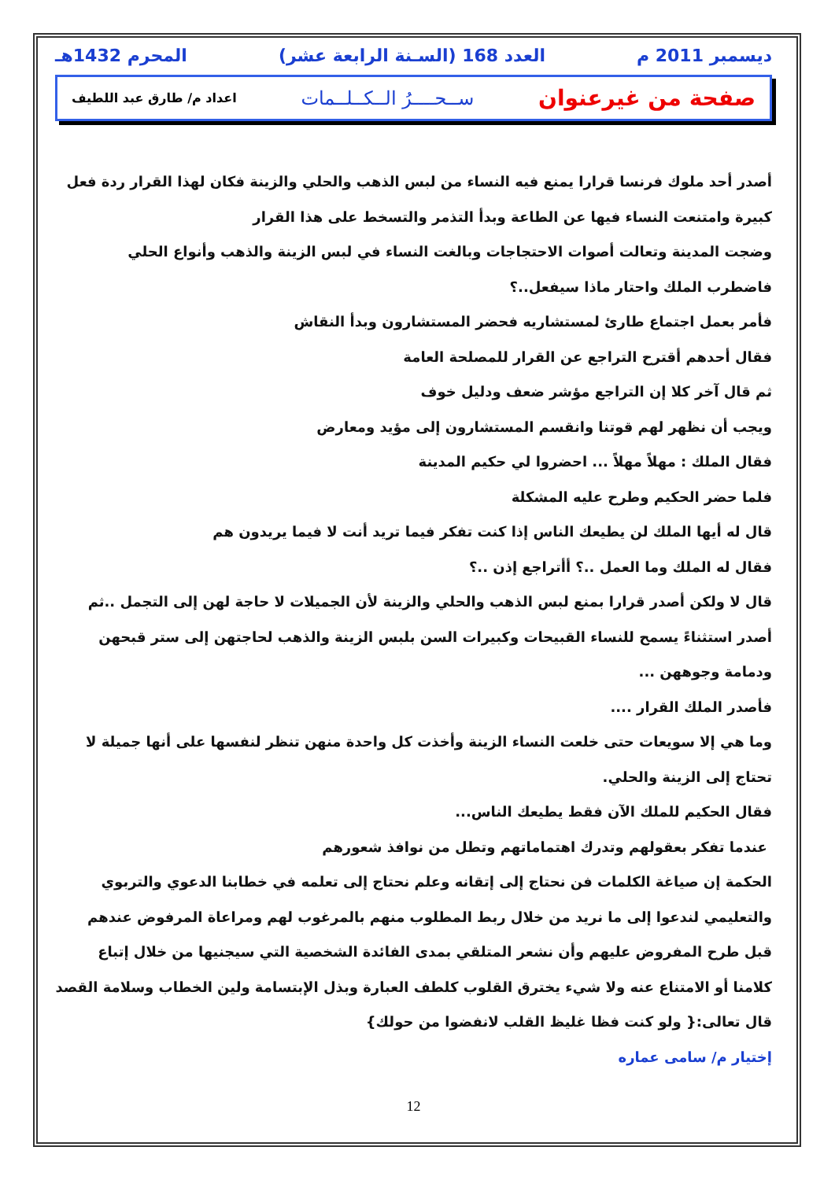ديسمبر 2011 م العدد 168 (السـنة الرابعة عشر) المحرم 1432هـ
صفحة من غيرعنوان ســحــــرُ الــكــلــمات اعداد م/ طارق عبد اللطيف
أصدر أحد ملوك فرنسا قرارا يمنع فيه النساء من لبس الذهب والحلي والزينة فكان لهذا القرار ردة فعل كبيرة وامتنعت النساء فيها عن الطاعة وبدأ التذمر والتسخط على هذا القرار
وضجت المدينة وتعالت أصوات الاحتجاجات وبالغت النساء في لبس الزينة والذهب وأنواع الحلي
فاضطرب الملك واحتار ماذا سيفعل..؟
فأمر بعمل اجتماع طارئ لمستشاريه فحضر المستشارون وبدأ النقاش
فقال أحدهم أقترح التراجع عن القرار للمصلحة العامة
ثم قال آخر كلا إن التراجع مؤشر ضعف ودليل خوف
ويجب أن نظهر لهم قوتنا وانقسم المستشارون إلى مؤيد ومعارض
فقال الملك : مهلاً مهلاً ... احضروا لي حكيم المدينة
فلما حضر الحكيم وطرح عليه المشكلة
قال له أيها الملك لن يطيعك الناس إذا كنت تفكر فيما تريد أنت لا فيما يريدون هم
فقال له الملك وما العمل ..؟ أأتراجع إذن ..؟
قال لا ولكن أصدر قرارا بمنع لبس الذهب والحلي والزينة لأن الجميلات لا حاجة لهن إلى التجمل ..ثم أصدر استثناءً يسمح للنساء القبيحات وكبيرات السن بلبس الزينة والذهب لحاجتهن إلى ستر قبحهن ودمامة وجوههن ...
فأصدر الملك القرار ....
وما هي إلا سويعات حتى خلعت النساء الزينة وأخذت كل واحدة منهن تنظر لنفسها على أنها جميلة لا تحتاج إلى الزينة والحلي.
فقال الحكيم للملك الآن فقط يطيعك الناس...
عندما تفكر بعقولهم وتدرك اهتماماتهم وتطل من نوافذ شعورهم
الحكمة إن صياغة الكلمات فن نحتاج إلى إتقانه وعلم نحتاج إلى تعلمه في خطابنا الدعوي والتربوي والتعليمي لندعوا إلى ما نريد من خلال ربط المطلوب منهم بالمرغوب لهم ومراعاة المرفوض عندهم قبل طرح المفروض عليهم وأن نشعر المتلقي بمدى الفائدة الشخصية التي سيجنيها من خلال إتباع كلامنا أو الامتناع عنه ولا شيء يخترق القلوب كلطف العبارة وبذل الإبتسامة ولين الخطاب وسلامة القصد
قال تعالى:{ ولو كنت فظا غليظ القلب لانفضوا من حولك}
إختيار م/ سامى عماره
12